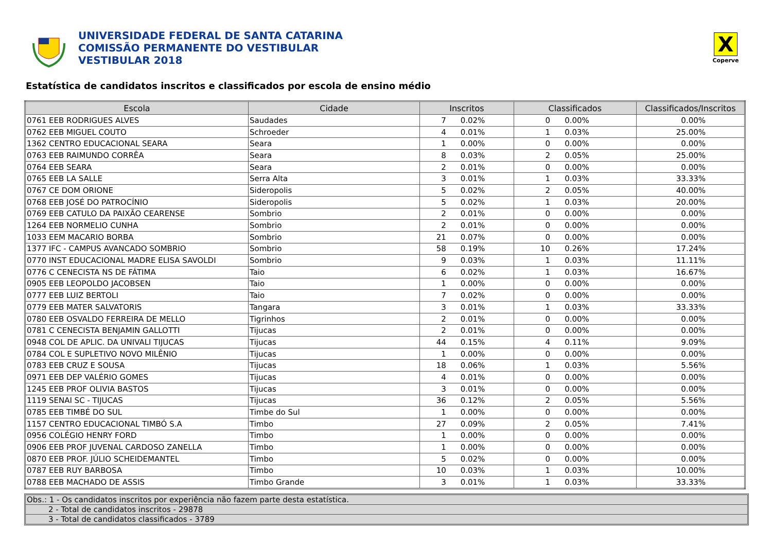UNIVERSIDADE FEDERAL DE SANTA CATARINA
COMISSÃO PERMANENTE DO VESTIBULAR
VESTIBULAR 2018
X
Coperve
Estatística de candidatos inscritos e classificados por escola de ensino médio
| Escola | Cidade | Inscritos | | Classificados | | Classificados/Inscritos |
| --- | --- | --- | --- | --- | --- | --- |
| 0761 EEB RODRIGUES ALVES | Saudades | 7 | 0.02% | 0 | 0.00% | 0.00% |
| 0762 EEB MIGUEL COUTO | Schroeder | 4 | 0.01% | 1 | 0.03% | 25.00% |
| 1362 CENTRO EDUCACIONAL SEARA | Seara | 1 | 0.00% | 0 | 0.00% | 0.00% |
| 0763 EEB RAIMUNDO CORRÊA | Seara | 8 | 0.03% | 2 | 0.05% | 25.00% |
| 0764 EEB SEARA | Seara | 2 | 0.01% | 0 | 0.00% | 0.00% |
| 0765 EEB LA SALLE | Serra Alta | 3 | 0.01% | 1 | 0.03% | 33.33% |
| 0767 CE DOM ORIONE | Sideropolis | 5 | 0.02% | 2 | 0.05% | 40.00% |
| 0768 EEB JOSÉ DO PATROCÍNIO | Sideropolis | 5 | 0.02% | 1 | 0.03% | 20.00% |
| 0769 EEB CATULO DA PAIXÃO CEARENSE | Sombrio | 2 | 0.01% | 0 | 0.00% | 0.00% |
| 1264 EEB NORMELIO CUNHA | Sombrio | 2 | 0.01% | 0 | 0.00% | 0.00% |
| 1033 EEM MACARIO BORBA | Sombrio | 21 | 0.07% | 0 | 0.00% | 0.00% |
| 1377 IFC - CAMPUS AVANCADO SOMBRIO | Sombrio | 58 | 0.19% | 10 | 0.26% | 17.24% |
| 0770 INST EDUCACIONAL MADRE ELISA SAVOLDI | Sombrio | 9 | 0.03% | 1 | 0.03% | 11.11% |
| 0776 C CENECISTA NS DE FÁTIMA | Taio | 6 | 0.02% | 1 | 0.03% | 16.67% |
| 0905 EEB LEOPOLDO JACOBSEN | Taio | 1 | 0.00% | 0 | 0.00% | 0.00% |
| 0777 EEB LUIZ BERTOLI | Taio | 7 | 0.02% | 0 | 0.00% | 0.00% |
| 0779 EEB MATER SALVATORIS | Tangara | 3 | 0.01% | 1 | 0.03% | 33.33% |
| 0780 EEB OSVALDO FERREIRA DE MELLO | Tigrinhos | 2 | 0.01% | 0 | 0.00% | 0.00% |
| 0781 C CENECISTA BENJAMIN GALLOTTI | Tijucas | 2 | 0.01% | 0 | 0.00% | 0.00% |
| 0948 COL DE APLIC. DA UNIVALI TIJUCAS | Tijucas | 44 | 0.15% | 4 | 0.11% | 9.09% |
| 0784 COL E SUPLETIVO NOVO MILÊNIO | Tijucas | 1 | 0.00% | 0 | 0.00% | 0.00% |
| 0783 EEB CRUZ E SOUSA | Tijucas | 18 | 0.06% | 1 | 0.03% | 5.56% |
| 0971 EEB DEP VALÉRIO GOMES | Tijucas | 4 | 0.01% | 0 | 0.00% | 0.00% |
| 1245 EEB PROF OLIVIA BASTOS | Tijucas | 3 | 0.01% | 0 | 0.00% | 0.00% |
| 1119 SENAI SC - TIJUCAS | Tijucas | 36 | 0.12% | 2 | 0.05% | 5.56% |
| 0785 EEB TIMBÉ DO SUL | Timbe do Sul | 1 | 0.00% | 0 | 0.00% | 0.00% |
| 1157 CENTRO EDUCACIONAL TIMBÓ S.A | Timbo | 27 | 0.09% | 2 | 0.05% | 7.41% |
| 0956 COLÉGIO HENRY FORD | Timbo | 1 | 0.00% | 0 | 0.00% | 0.00% |
| 0906 EEB PROF JUVENAL CARDOSO ZANELLA | Timbo | 1 | 0.00% | 0 | 0.00% | 0.00% |
| 0870 EEB PROF. JÚLIO SCHEIDEMANTEL | Timbo | 5 | 0.02% | 0 | 0.00% | 0.00% |
| 0787 EEB RUY BARBOSA | Timbo | 10 | 0.03% | 1 | 0.03% | 10.00% |
| 0788 EEB MACHADO DE ASSIS | Timbo Grande | 3 | 0.01% | 1 | 0.03% | 33.33% |
Obs.: 1 - Os candidatos inscritos por experiência não fazem parte desta estatística.
2 - Total de candidatos inscritos - 29878
3 - Total de candidatos classificados - 3789